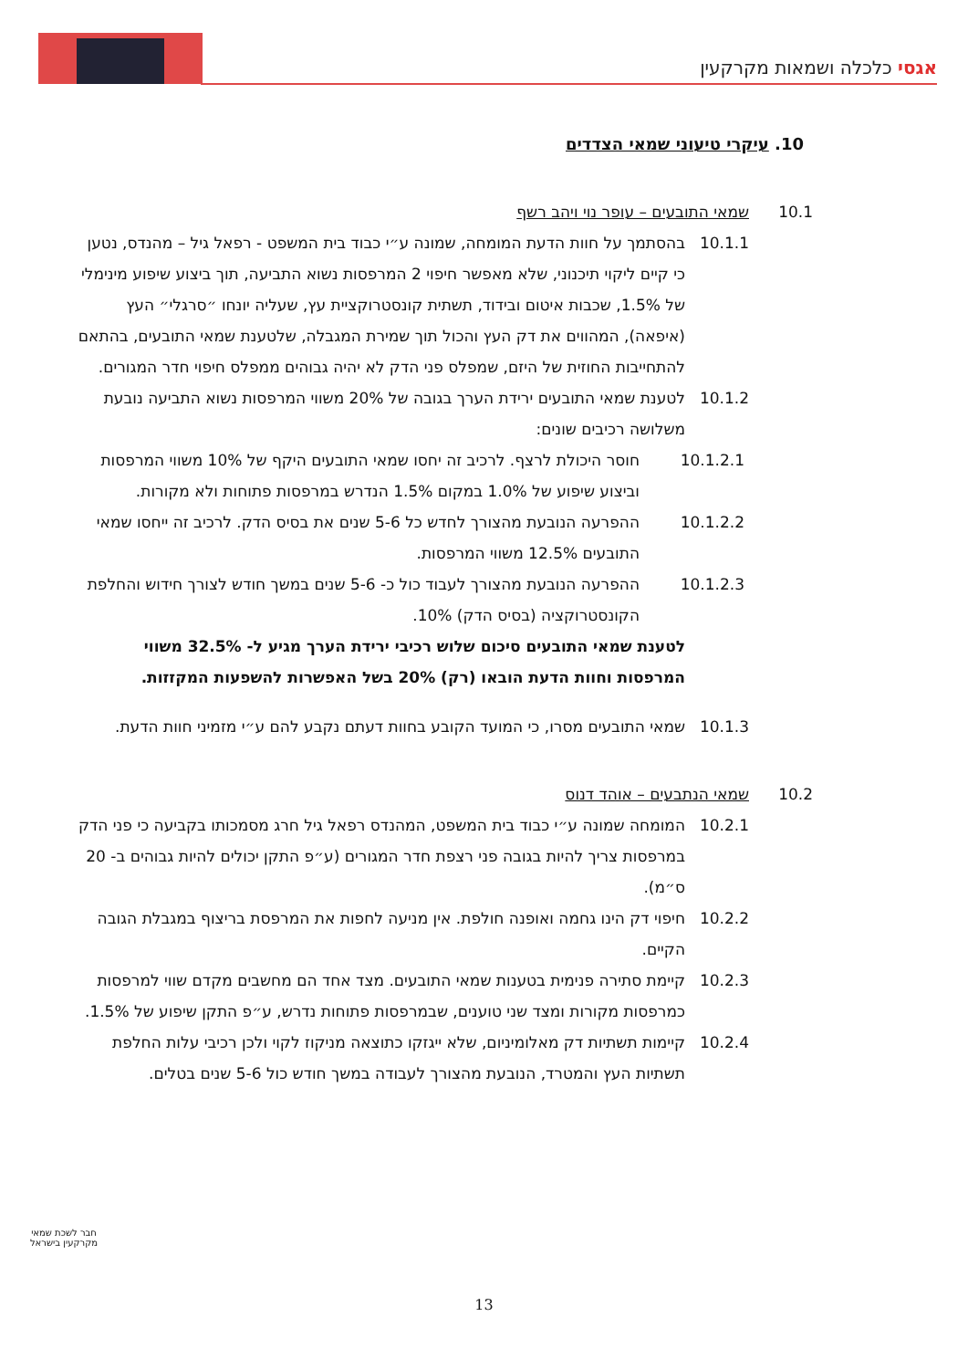אגסי כלכלה ושמאות מקרקעין
10. עיקרי טיעוני שמאי הצדדים
10.1 שמאי התובעים – עופר נוי ויהב רשף
10.1.1 בהסתמך על חוות הדעת המומחה, שמונה ע״י כבוד בית המשפט - רפאל גיל – מהנדס, נטען כי קיים ליקוי תיכנוני, שלא מאפשר חיפוי 2 המרפסות נשוא התביעה, תוך ביצוע שיפוע מינימלי של 1.5%, שכבות איטום ובידוד, תשתית קונסטרוקציית עץ, שעליה יונחו ״סרגלי״ העץ (איפאה), המהווים את דק העץ והכול תוך שמירת המגבלה, שלטענת שמאי התובעים, בהתאם להתחייבות החוזית של היזם, שמפלס פני הדק לא יהיה גבוהים ממפלס חיפוי חדר המגורים.
10.1.2 לטענת שמאי התובעים ירידת הערך בגובה של 20% משווי המרפסות נשוא התביעה נובעת משלושה רכיבים שונים:
10.1.2.1 חוסר היכולת לרצף. לרכיב זה יחסו שמאי התובעים היקף של 10% משווי המרפסות וביצוע שיפוע של 1.0% במקום 1.5% הנדרש במרפסות פתוחות ולא מקורות.
10.1.2.2 ההפרעה הנובעת מהצורך לחדש כל 5-6 שנים את בסיס הדק. לרכיב זה ייחסו שמאי התובעים 12.5% משווי המרפסות.
10.1.2.3 ההפרעה הנובעת מהצורך לעבוד כול כ- 5-6 שנים במשך חודש לצורך חידוש והחלפת הקונסטרוקציה (בסיס הדק) 10%.
לטענת שמאי התובעים סיכום שלוש רכיבי ירידת הערך מגיע ל- 32.5% משווי המרפסות וחוות הדעת הובאו (רק) 20% בשל האפשרות להשפעות המקזזות.
10.1.3 שמאי התובעים מסרו, כי המועד הקובע בחוות דעתם נקבע להם ע״י מזמיני חוות הדעת.
10.2 שמאי הנתבעים – אוהד דנוס
10.2.1 המומחה שמונה ע״י כבוד בית המשפט, המהנדס רפאל גיל חרג מסמכותו בקביעה כי פני הדק במרפסות צריך להיות בגובה פני רצפת חדר המגורים (ע״פ התקן יכולים להיות גבוהים ב- 20 ס״מ).
10.2.2 חיפוי דק הינו גחמה ואופנה חולפת. אין מניעה לחפות את המרפסת בריצוף במגבלת הגובה הקיים.
10.2.3 קיימת סתירה פנימית בטענות שמאי התובעים. מצד אחד הם מחשבים מקדם שווי למרפסות כמרפסות מקורות ומצד שני טוענים, שבמרפסות פתוחות נדרש, ע״פ התקן שיפוע של 1.5%.
10.2.4 קיימות תשתיות דק מאלומיניום, שלא ייגזקו כתוצאה מניקוז לקוי ולכן רכיבי עלות החלפת תשתיות העץ והמטרד, הנובעת מהצורך לעבודה במשך חודש כול 5-6 שנים בטלים.
חבר לשכת שמאי מקרקעין בישראל
13